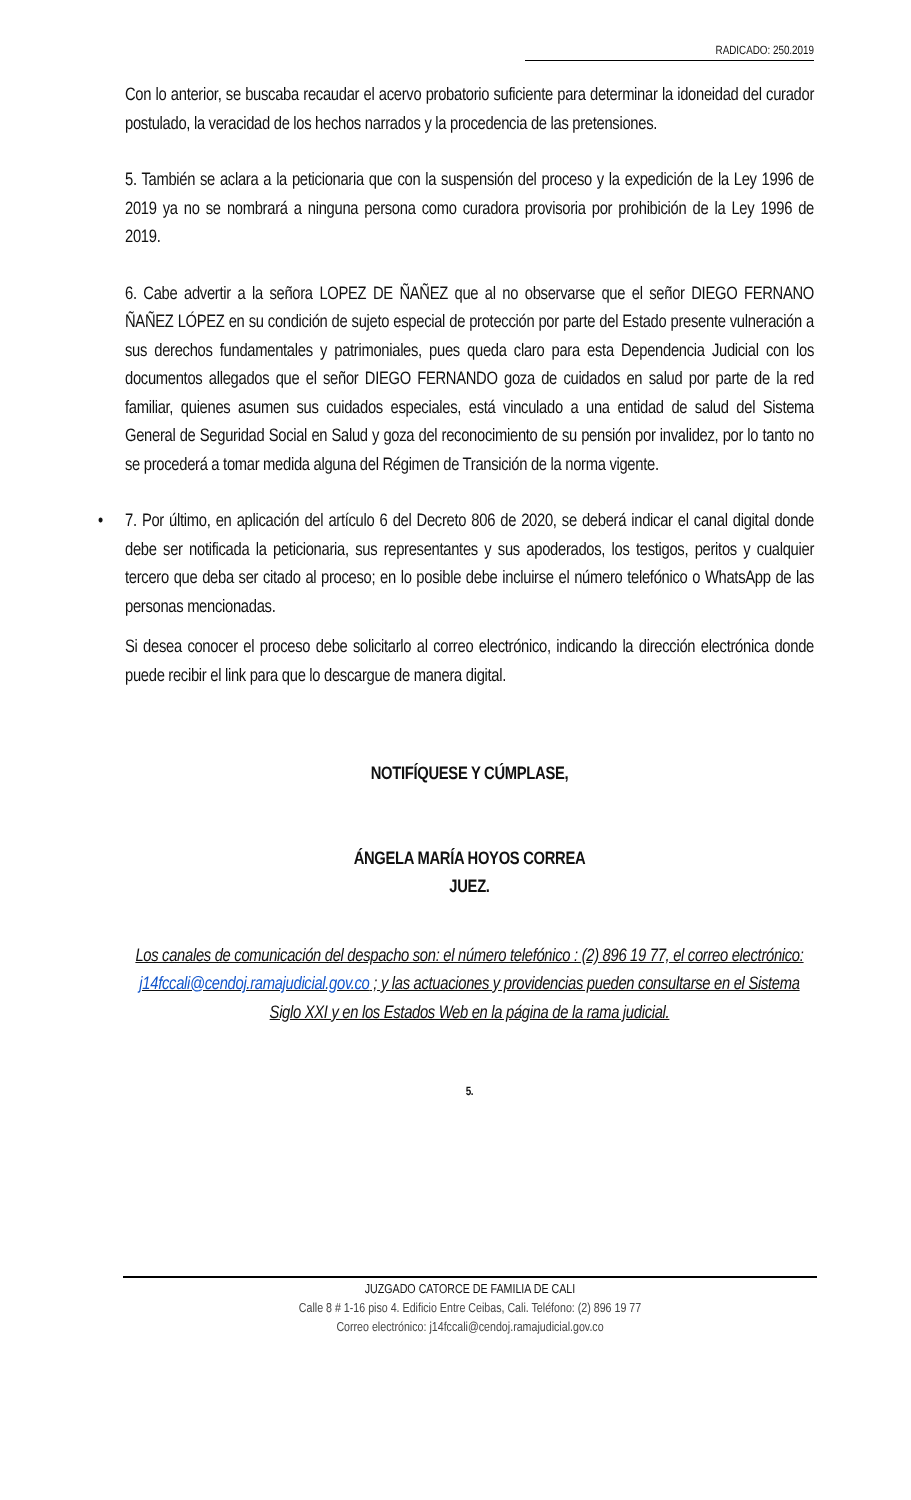RADICADO: 250.2019
Con lo anterior, se buscaba recaudar el acervo probatorio suficiente para determinar la idoneidad del curador postulado, la veracidad de los hechos narrados y la procedencia de las pretensiones.
5. También se aclara a la peticionaria que con la suspensión del proceso y la expedición de la Ley 1996 de 2019 ya no se nombrará a ninguna persona como curadora provisoria por prohibición de la Ley 1996 de 2019.
6. Cabe advertir a la señora LOPEZ DE ÑAÑEZ que al no observarse que el señor DIEGO FERNANO ÑAÑEZ LÓPEZ en su condición de sujeto especial de protección por parte del Estado presente vulneración a sus derechos fundamentales y patrimoniales, pues queda claro para esta Dependencia Judicial con los documentos allegados que el señor DIEGO FERNANDO goza de cuidados en salud por parte de la red familiar, quienes asumen sus cuidados especiales, está vinculado a una entidad de salud del Sistema General de Seguridad Social en Salud y goza del reconocimiento de su pensión por invalidez, por lo tanto no se procederá a tomar medida alguna del Régimen de Transición de la norma vigente.
• 7. Por último, en aplicación del artículo 6 del Decreto 806 de 2020, se deberá indicar el canal digital donde debe ser notificada la peticionaria, sus representantes y sus apoderados, los testigos, peritos y cualquier tercero que deba ser citado al proceso; en lo posible debe incluirse el número telefónico o WhatsApp de las personas mencionadas.
Si desea conocer el proceso debe solicitarlo al correo electrónico, indicando la dirección electrónica donde puede recibir el link para que lo descargue de manera digital.
NOTIFÍQUESE Y CÚMPLASE,
ÁNGELA MARÍA HOYOS CORREA
JUEZ.
Los canales de comunicación del despacho son: el número telefónico : (2) 896 19 77, el correo electrónico: j14fccali@cendoj.ramajudicial.gov.co ; y las actuaciones y providencias pueden consultarse en el Sistema Siglo XXI y en los Estados Web en la página de la rama judicial.
5.
JUZGADO CATORCE DE FAMILIA DE CALI
Calle 8 # 1-16 piso 4. Edificio Entre Ceibas, Cali. Teléfono: (2) 896 19 77
Correo electrónico: j14fccali@cendoj.ramajudicial.gov.co